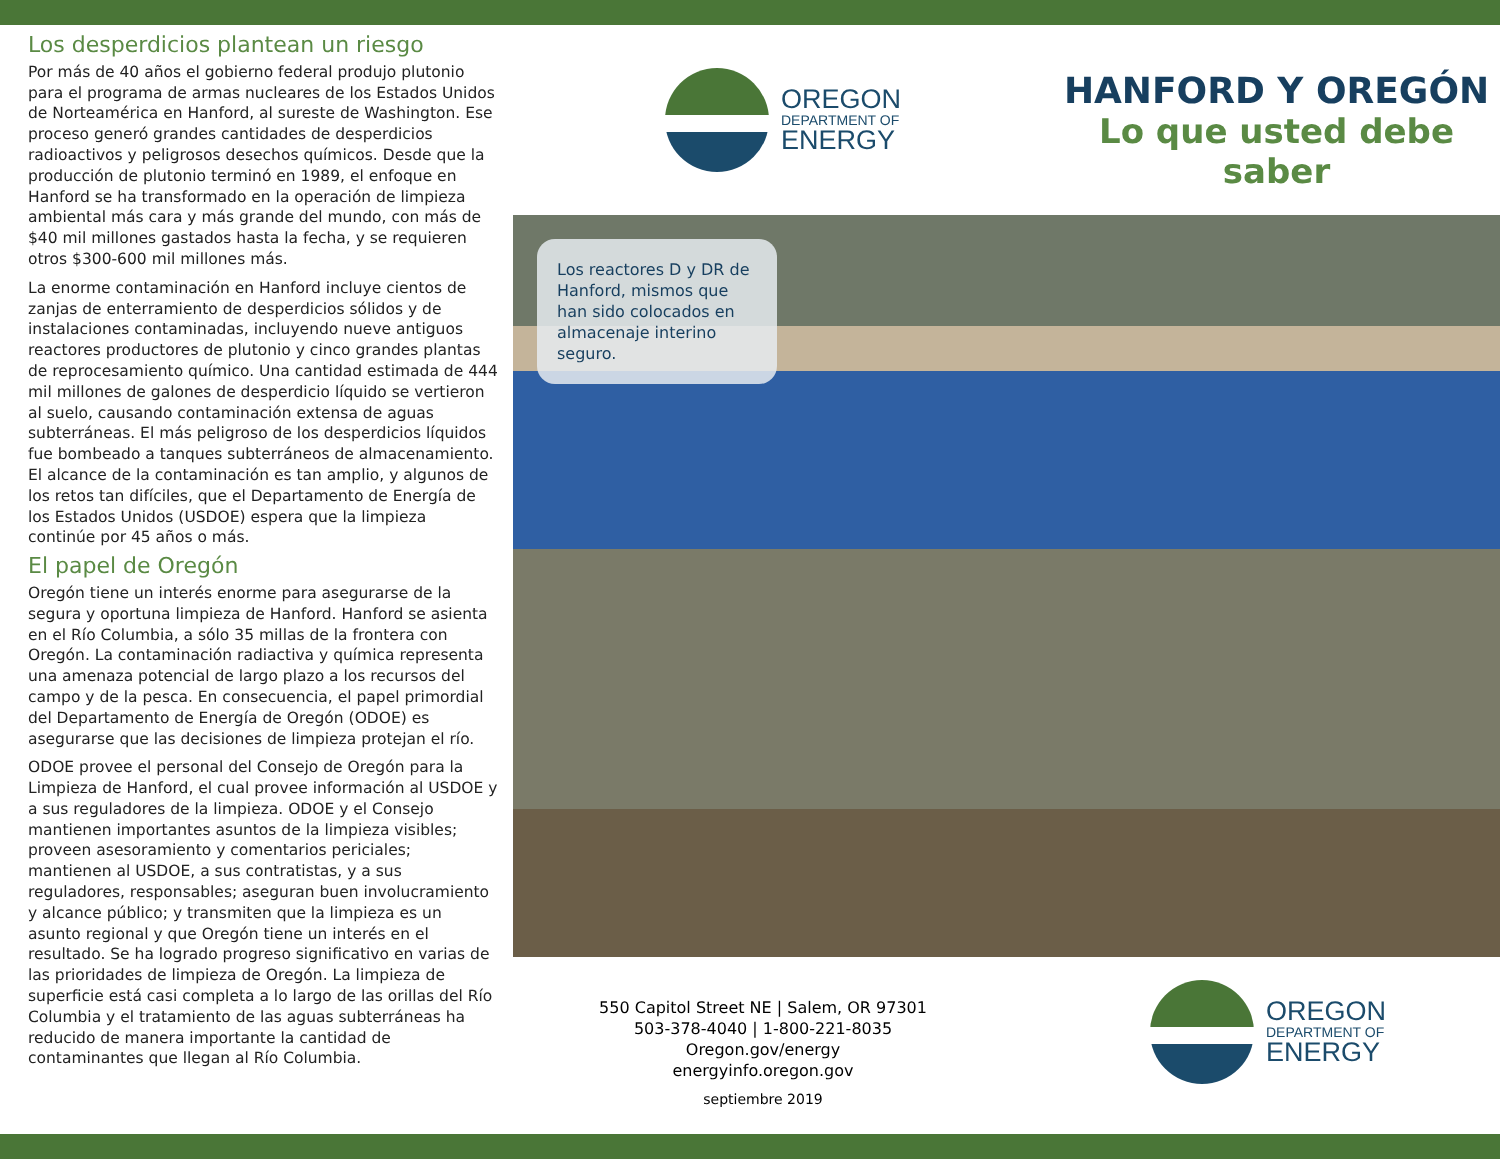Los desperdicios plantean un riesgo
Por más de 40 años el gobierno federal produjo plutonio para el programa de armas nucleares de los Estados Unidos de Norteamérica en Hanford, al sureste de Washington. Ese proceso generó grandes cantidades de desperdicios radioactivos y peligrosos desechos químicos. Desde que la producción de plutonio terminó en 1989, el enfoque en Hanford se ha transformado en la operación de limpieza ambiental más cara y más grande del mundo, con más de $40 mil millones gastados hasta la fecha, y se requieren otros $300-600 mil millones más.
La enorme contaminación en Hanford incluye cientos de zanjas de enterramiento de desperdicios sólidos y de instalaciones contaminadas, incluyendo nueve antiguos reactores productores de plutonio y cinco grandes plantas de reprocesamiento químico. Una cantidad estimada de 444 mil millones de galones de desperdicio líquido se vertieron al suelo, causando contaminación extensa de aguas subterráneas. El más peligroso de los desperdicios líquidos fue bombeado a tanques subterráneos de almacenamiento. El alcance de la contaminación es tan amplio, y algunos de los retos tan difíciles, que el Departamento de Energía de los Estados Unidos (USDOE) espera que la limpieza continúe por 45 años o más.
El papel de Oregón
Oregón tiene un interés enorme para asegurarse de la segura y oportuna limpieza de Hanford. Hanford se asienta en el Río Columbia, a sólo 35 millas de la frontera con Oregón. La contaminación radiactiva y química representa una amenaza potencial de largo plazo a los recursos del campo y de la pesca. En consecuencia, el papel primordial del Departamento de Energía de Oregón (ODOE) es asegurarse que las decisiones de limpieza protejan el río.
ODOE provee el personal del Consejo de Oregón para la Limpieza de Hanford, el cual provee información al USDOE y a sus reguladores de la limpieza. ODOE y el Consejo mantienen importantes asuntos de la limpieza visibles; proveen asesoramiento y comentarios periciales; mantienen al USDOE, a sus contratistas, y a sus reguladores, responsables; aseguran buen involucramiento y alcance público; y transmiten que la limpieza es un asunto regional y que Oregón tiene un interés en el resultado. Se ha logrado progreso significativo en varias de las prioridades de limpieza de Oregón. La limpieza de superficie está casi completa a lo largo de las orillas del Río Columbia y el tratamiento de las aguas subterráneas ha reducido de manera importante la cantidad de contaminantes que llegan al Río Columbia.
OREGON
DEPARTMENT OF
ENERGY
HANFORD Y OREGÓN
Lo que usted debe saber
Los reactores D y DR de Hanford, mismos que han sido colocados en almacenaje interino seguro.
550 Capitol Street NE | Salem, OR 97301
503-378-4040 | 1-800-221-8035
Oregon.gov/energy
energyinfo.oregon.gov
septiembre 2019
OREGON
DEPARTMENT OF
ENERGY